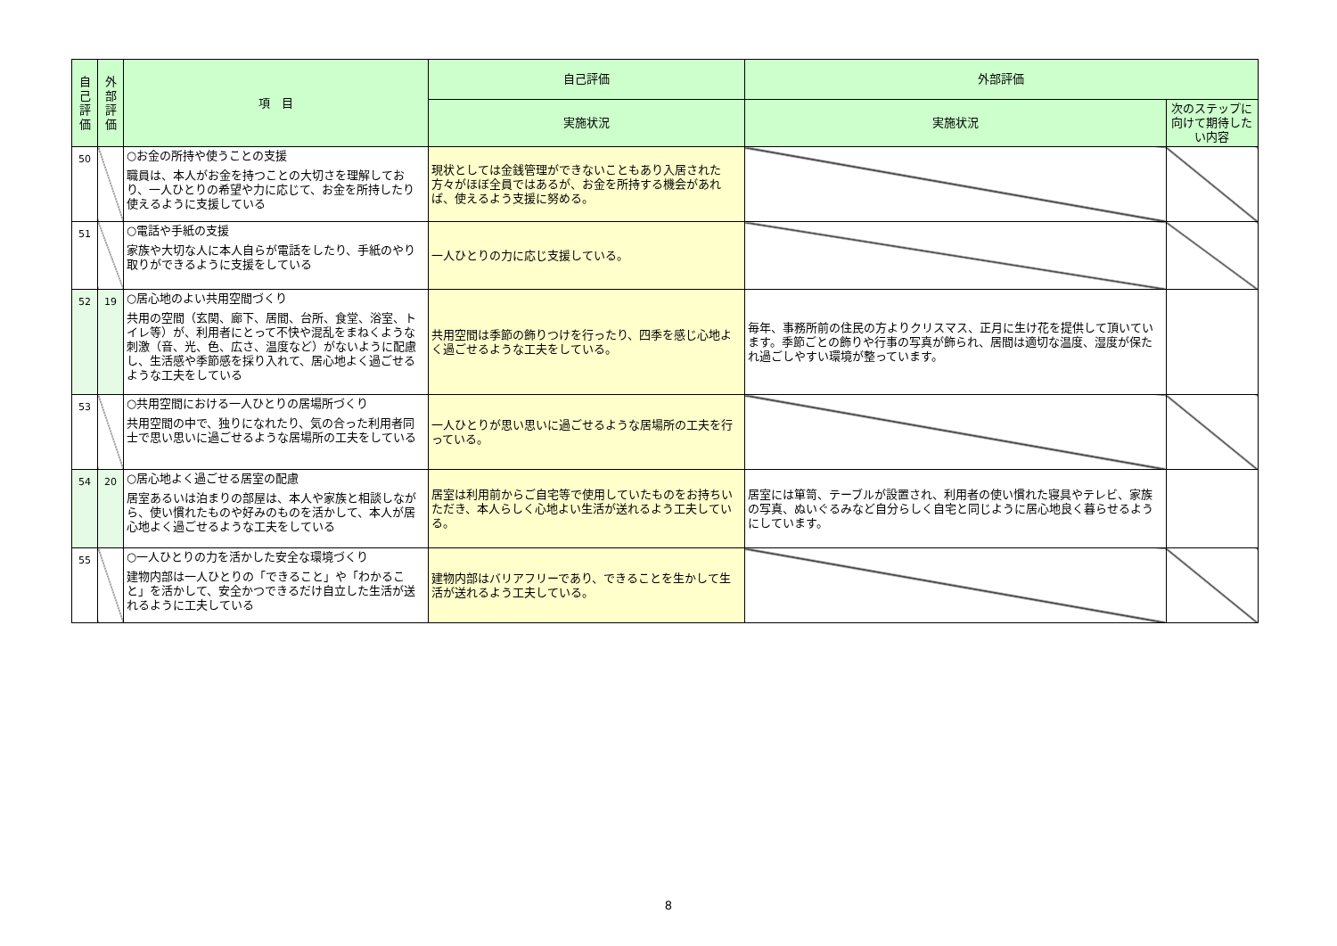| 自己評価 | 外部評価 | 項 目 | 自己評価 | 外部評価 | |
| --- | --- | --- | --- | --- | --- |
| | | | 実施状況 | 実施状況 | 次のステップに向けて期待したい内容 |
| 50 | | ○お金の所持や使うことの支援 職員は、本人がお金を持つことの大切さを理解しており、一人ひとりの希望や力に応じて、お金を所持したり使えるように支援している | 現状としては金銭管理ができないこともあり入居された方々がほぼ全員ではあるが、お金を所持する機会があれば、使えるよう支援に努める。 | | |
| 51 | | ○電話や手紙の支援 家族や大切な人に本人自らが電話をしたり、手紙のやり取りができるように支援をしている | 一人ひとりの力に応じ支援している。 | | |
| 52 | 19 | ○居心地のよい共用空間づくり 共用の空間（玄関、廊下、居間、台所、食堂、浴室、トイレ等）が、利用者にとって不快や混乱をまねくような刺激（音、光、色、広さ、温度など）がないように配慮し、生活感や季節感を採り入れて、居心地よく過ごせるような工夫をしている | 共用空間は季節の飾りつけを行ったり、四季を感じ心地よく過ごせるような工夫をしている。 | 毎年、事務所前の住民の方よりクリスマス、正月に生け花を提供して頂いています。季節ごとの飾りや行事の写真が飾られ、居間は適切な温度、湿度が保たれ過ごしやすい環境が整っています。 | |
| 53 | | ○共用空間における一人ひとりの居場所づくり 共用空間の中で、独りになれたり、気の合った利用者同士で思い思いに過ごせるような居場所の工夫をしている | 一人ひとりが思い思いに過ごせるような居場所の工夫を行っている。 | | |
| 54 | 20 | ○居心地よく過ごせる居室の配慮 居室あるいは泊まりの部屋は、本人や家族と相談しながら、使い慣れたものや好みのものを活かして、本人が居心地よく過ごせるような工夫をしている | 居室は利用前からご自宅等で使用していたものをお持ちいただき、本人らしく心地よい生活が送れるよう工夫している。 | 居室には箪笥、テーブルが設置され、利用者の使い慣れた寝具やテレビ、家族の写真、ぬいぐるみなど自分らしく自宅と同じように居心地良く暮らせるようにしています。 | |
| 55 | | ○一人ひとりの力を活かした安全な環境づくり 建物内部は一人ひとりの「できること」や「わかること」を活かして、安全かつできるだけ自立した生活が送れるように工夫している | 建物内部はバリアフリーであり、できることを生かして生活が送れるよう工夫している。 | | |
8